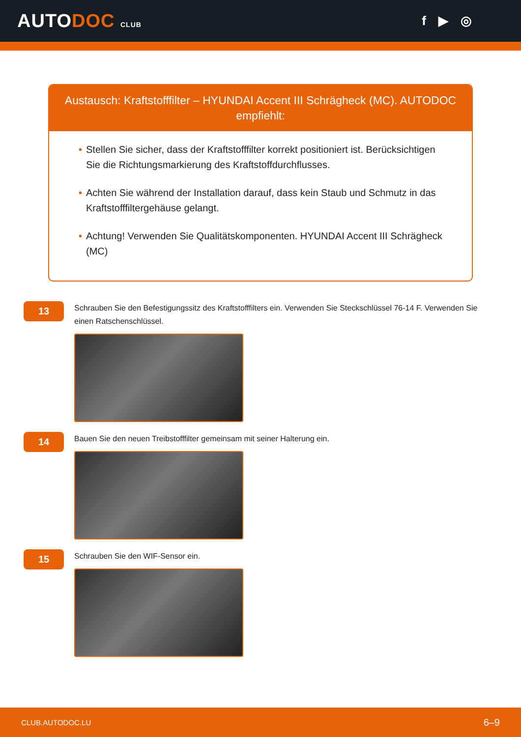AUTODOC CLUB
f ▶ ◎
Austausch: Kraftstofffilter – HYUNDAI Accent III Schrägheck (MC). AUTODOC empfiehlt:
• Stellen Sie sicher, dass der Kraftstofffilter korrekt positioniert ist. Berücksichtigen Sie die Richtungsmarkierung des Kraftstoffdurchflusses.
• Achten Sie während der Installation darauf, dass kein Staub und Schmutz in das Kraftstofffiltergehäuse gelangt.
• Achtung! Verwenden Sie Qualitätskomponenten. HYUNDAI Accent III Schrägheck (MC)
13
Schrauben Sie den Befestigungssitz des Kraftstofffilters ein. Verwenden Sie Steckschlüssel 76-14 F. Verwenden Sie einen Ratschenschlüssel.
14
Bauen Sie den neuen Treibstofffilter gemeinsam mit seiner Halterung ein.
15
Schrauben Sie den WIF-Sensor ein.
CLUB.AUTODOC.LU 6–9